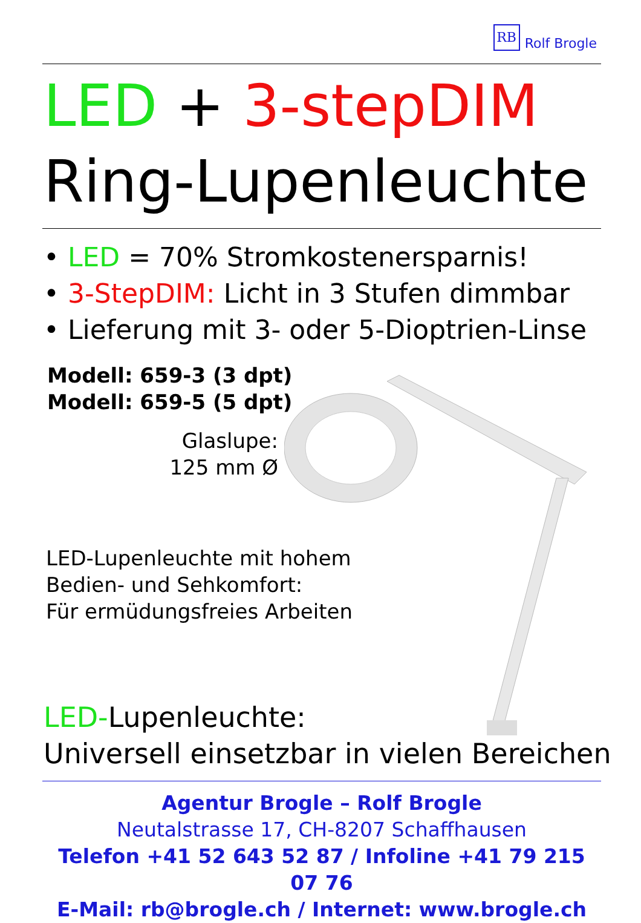RB
Rolf Brogle
LED + 3-stepDIM
Ring-Lupenleuchte
• LED = 70% Stromkostenersparnis!
• 3-StepDIM: Licht in 3 Stufen dimmbar
• Lieferung mit 3- oder 5-Dioptrien-Linse
Modell: 659-3 (3 dpt)
Modell: 659-5 (5 dpt)
Glaslupe:
125 mm Ø
LED-Lupenleuchte mit hohem
Bedien- und Sehkomfort:
Für ermüdungsfreies Arbeiten
LED-Lupenleuchte:
Universell einsetzbar in vielen Bereichen
Agentur Brogle – Rolf Brogle
Neutalstrasse 17, CH-8207 Schaffhausen
Telefon +41 52 643 52 87 / Infoline +41 79 215 07 76
E-Mail: rb@brogle.ch / Internet: www.brogle.ch